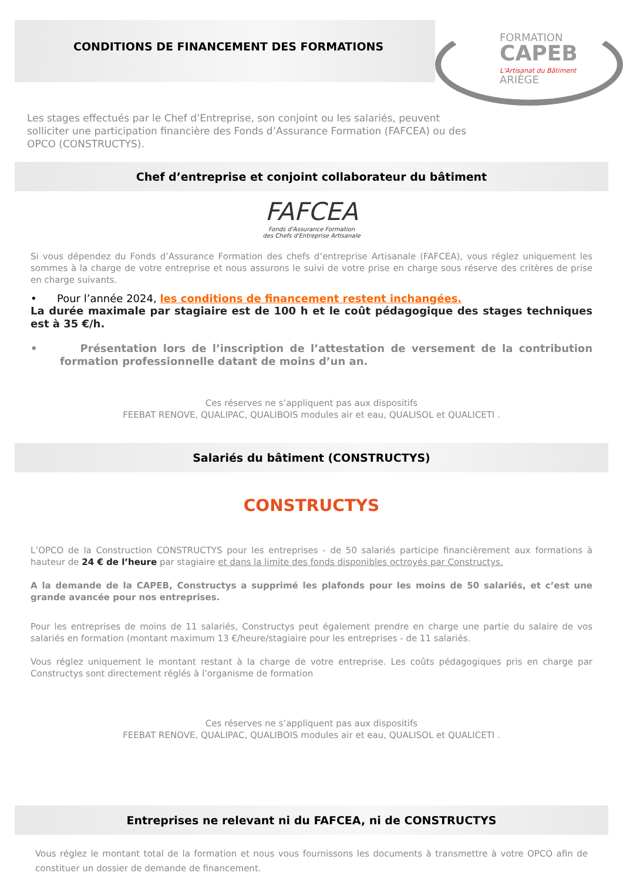CONDITIONS DE FINANCEMENT DES FORMATIONS
FORMATION
CAPEB
L'Artisanat du Bâtiment ARIÈGE
Les stages effectués par le Chef d’Entreprise, son conjoint ou les salariés, peuvent solliciter une participation financière des Fonds d’Assurance Formation (FAFCEA) ou des OPCO (CONSTRUCTYS).
Chef d’entreprise et conjoint collaborateur du bâtiment
FAFCEA
Fonds d'Assurance Formation
des Chefs d'Entreprise Artisanale
Si vous dépendez du Fonds d’Assurance Formation des chefs d’entreprise Artisanale (FAFCEA), vous réglez uniquement les sommes à la charge de votre entreprise et nous assurons le suivi de votre prise en charge sous réserve des critères de prise en charge suivants.
• Pour l’année 2024, les conditions de financement restent inchangées.
La durée maximale par stagiaire est de 100 h et le coût pédagogique des stages techniques est à 35 €/h.
• Présentation lors de l’inscription de l’attestation de versement de la contribution formation professionnelle datant de moins d’un an.
Ces réserves ne s’appliquent pas aux dispositifs
FEEBAT RENOVE, QUALIPAC, QUALIBOIS modules air et eau, QUALISOL et QUALICETI .
Salariés du bâtiment (CONSTRUCTYS)
CONSTRUCTYS
L’OPCO de la Construction CONSTRUCTYS pour les entreprises - de 50 salariés participe financièrement aux formations à hauteur de 24 € de l’heure par stagiaire et dans la limite des fonds disponibles octroyés par Constructys.
A la demande de la CAPEB, Constructys a supprimé les plafonds pour les moins de 50 salariés, et c’est une grande avancée pour nos entreprises.
Pour les entreprises de moins de 11 salariés, Constructys peut également prendre en charge une partie du salaire de vos salariés en formation (montant maximum 13 €/heure/stagiaire pour les entreprises - de 11 salariés.
Vous réglez uniquement le montant restant à la charge de votre entreprise. Les coûts pédagogiques pris en charge par Constructys sont directement réglés à l’organisme de formation
Ces réserves ne s’appliquent pas aux dispositifs
FEEBAT RENOVE, QUALIPAC, QUALIBOIS modules air et eau, QUALISOL et QUALICETI .
Entreprises ne relevant ni du FAFCEA, ni de CONSTRUCTYS
Vous réglez le montant total de la formation et nous vous fournissons les documents à transmettre à votre OPCO afin de constituer un dossier de demande de financement.